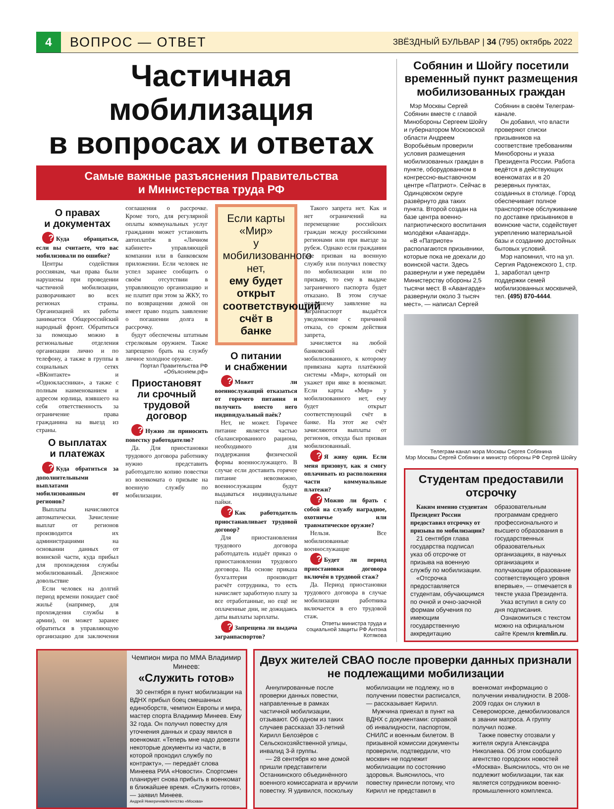4
ВОПРОС — ОТВЕТ
ЗВЁЗДНЫЙ БУЛЬВАР | 34 (795) октябрь 2022
Частичная мобилизация
в вопросах и ответах
Самые важные разъяснения Правительства
и Министерства труда РФ
О правах
и документах
? Куда обращаться, если вы считаете, что вас мобилизовали по ошибке?
Центры содействия россиянам, чьи права были нарушены при проведении частичной мобилизации, разворачивают во всех регионах страны. Организацией их работы занимается Общероссийский народный фронт. Обратиться за помощью можно в региональные отделения организации лично и по телефону, а также в группы в социальных сетях «ВКонтакте» и «Одноклассники», а также с полным наименованием и адресом юрлица, взявшего на себя ответственность за ограничение права гражданина на выезд из страны.
О выплатах
и платежах
? Куда обратиться за дополнительными выплатами мобилизованным от регионов?
Выплаты начисляются автоматически. Зачисление выплат от регионов производится их администрациями на основании данных от воинской части, куда прибыл для прохождения службы мобилизованный. Денежное довольствие
Если человек на долгий период времени покидает своё жильё (например, для прохождения службы в армии), он может заранее обратиться в управляющую организацию для заключения соглашения о рассрочке. Кроме того, для регулярной оплаты коммунальных услуг гражданин может установить автоплатёж в «Личном кабинете» управляющей компании или в банковском приложении. Если человек не успел заранее сообщить о своём отсутствии в управляющую организацию и не платит при этом за ЖКУ, то по возвращении домой он имеет право подать заявление о погашении долга в рассрочку.
будут обеспечены штатным стрелковым оружием. Также запрещено брать на службу личное холодное оружие.
Портал Правительства РФ «Объясняем.рф»
Приостановят ли срочный трудовой договор
? Нужно ли приносить повестку работодателю?
Да. Для приостановки трудового договора работнику нужно представить работодателю копию повестки из военкомата о призыве на военную службу по мобилизации.
Если карты «Мир»
у мобилизованного нет,
ему будет открыт соответствующий счёт в банке
О питании
и снабжении
? Может ли военнослужащий отказаться от горячего питания и получить вместо него индивидуальный паёк?
Нет, не может. Горячее питание является частью сбалансированного рациона, необходимого для поддержания физической формы военнослужащего. В случае если доставить горячее питание невозможно, военнослужащим будут выдаваться индивидуальные пайки.
? Как работодатель приостанавливает трудовой договор?
Для приостановления трудового договора работодатель издаёт приказ о приостановлении трудового договора. На основе приказа бухгалтерия производит расчёт сотрудника, то есть начисляет заработную плату за все отработанные, но ещё не оплаченные дни, не дожидаясь даты выплаты зарплаты.
? Запрещена ли выдача загранпаспортов?
Такого запрета нет. Как и нет ограничений на перемещение российских граждан между российскими регионами или при выезде за рубеж. Однако если гражданин уже призван на военную службу или получил повестку по мобилизации или по призыву, то ему в выдаче заграничного паспорта будет отказано. В этом случае подавшему заявление на загранпаспорт выдаётся уведомление с причиной отказа, со сроком действия запрета,
зачисляется на любой банковский счёт мобилизованного, к которому привязана карта платёжной системы «Мир», который он укажет при явке в военкомат. Если карты «Мир» у мобилизованного нет, ему будет открыт соответствующий счёт в банке. На этот же счёт зачисляются выплаты от регионов, откуда был призван мобилизованный.
? Я живу один. Если меня призовут, как я смогу оплачивать из расположения части коммунальные платежи?
? Можно ли брать с собой на службу наградное, охотничье или травматическое оружие?
Нельзя. Все мобилизованные военнослужащие
? Будет ли период приостановки договора включён в трудовой стаж?
Да. Период приостановки трудового договора в случае мобилизации работника включается в его трудовой стаж.
Ответы министра труда и социальной защиты РФ Антона Котякова
Собянин и Шойгу посетили временный пункт размещения мобилизованных граждан
Мэр Москвы Сергей Собянин вместе с главой Минобороны Сергеем Шойгу и губернатором Московской области Андреем Воробьёвым проверили условия размещения мобилизованных граждан в пункте, оборудованном в конгрессно-выставочном центре «Патриот». Сейчас в Одинцовском округе развёрнуто два таких пункта. Второй создан на базе центра военно-патриотического воспитания молодёжи «Авангард».
«В «Патриоте» располагаются призывники, которые пока не доехали до воинской части. Здесь развернули и уже передаём Министерству обороны 2,5 тысячи мест. В «Авангарде» развернули около 3 тысяч мест», — написал Сергей Собянин в своём Телеграм-канале.
Он добавил, что власти проверяют списки призывников на соответствие требованиям Минобороны и указа Президента России. Работа ведётся в действующих военкоматах и в 20 резервных пунктах, созданных в столице. Город обеспечивает полное транспортное обслуживание по доставке призывников в воинские части, содействует укреплению материальной базы и созданию достойных бытовых условий.
Мэр напомнил, что на ул. Сергия Радонежского 1, стр. 1, заработал центр поддержки семей мобилизованных москвичей, тел. (495) 870-4444.
Телеграм-канал мэра Москвы Сергея Собянина
Мэр Москвы Сергей Собянин и министр обороны РФ Сергей Шойгу
Студентам предоставили отсрочку
Каким именно студентам Президент России предоставил отсрочку от призыва по мобилизации?
21 сентября глава государства подписал указ об отсрочке от призыва на военную службу по мобилизации.
«Отсрочка предоставляется студентам, обучающимся по очной и очно-заочной формам обучения по имеющим государственную аккредитацию образовательным программам среднего профессионального и высшего образования в государственных образовательных организациях, в научных организациях и получающим образование соответствующего уровня впервые», — отмечается в тексте указа Президента.
Указ вступил в силу со дня подписания.
Ознакомиться с текстом можно на официальном сайте Кремля kremlin.ru.
Чемпион мира по ММА Владимир Минеев:
«Служить готов»
30 сентября в пункт мобилизации на ВДНХ прибыл боец смешанных единоборств, чемпион Европы и мира, мастер спорта Владимир Минеев. Ему 32 года. Он получил повестку для уточнения данных и сразу явился в военкомат. «Теперь мне надо довезти некоторые документы из части, в которой проходил службу по контракту», — передаёт слова Минеева РИА «Новости». Спортсмен планирует снова прибыть в военкомат в ближайшее время. «Служить готов», — заявил Минеев.
Андрей Никеричев/Агентство «Москва»
Двух жителей СВАО после проверки данных признали не подлежащими мобилизации
Аннулированные после проверки данных повестки, направленные в рамках частичной мобилизации, отзывают. Об одном из таких случаев рассказал 33-летний Кирилл Белозёров с Сельскохозяйственной улицы, инвалид 3-й группы.
— 28 сентября ко мне домой пришли представители Останкинского объединённого военного комиссариата и вручили повестку. Я удивился, поскольку мобилизации не подлежу, но в получении повестки расписался, — рассказывает Кирилл.
Мужчина приехал в пункт на ВДНХ с документами: справкой об инвалидности, паспортом, СНИЛС и военным билетом. В призывной комиссии документы проверили, подтвердили, что москвич не подлежит мобилизации по состоянию здоровья. Выяснилось, что повестку принесли потому, что Кирилл не представил в военкомат информацию о получении инвалидности. В 2008-2009 годах он служил в Североморске, демобилизовался в звании матроса. А группу получил позже.
Также повестку отозвали у жителя округа Александра Николаева. Об этом сообщило агентство городских новостей «Москва». Выяснилось, что он не подлежит мобилизации, так как является сотрудником военно-промышленного комплекса.